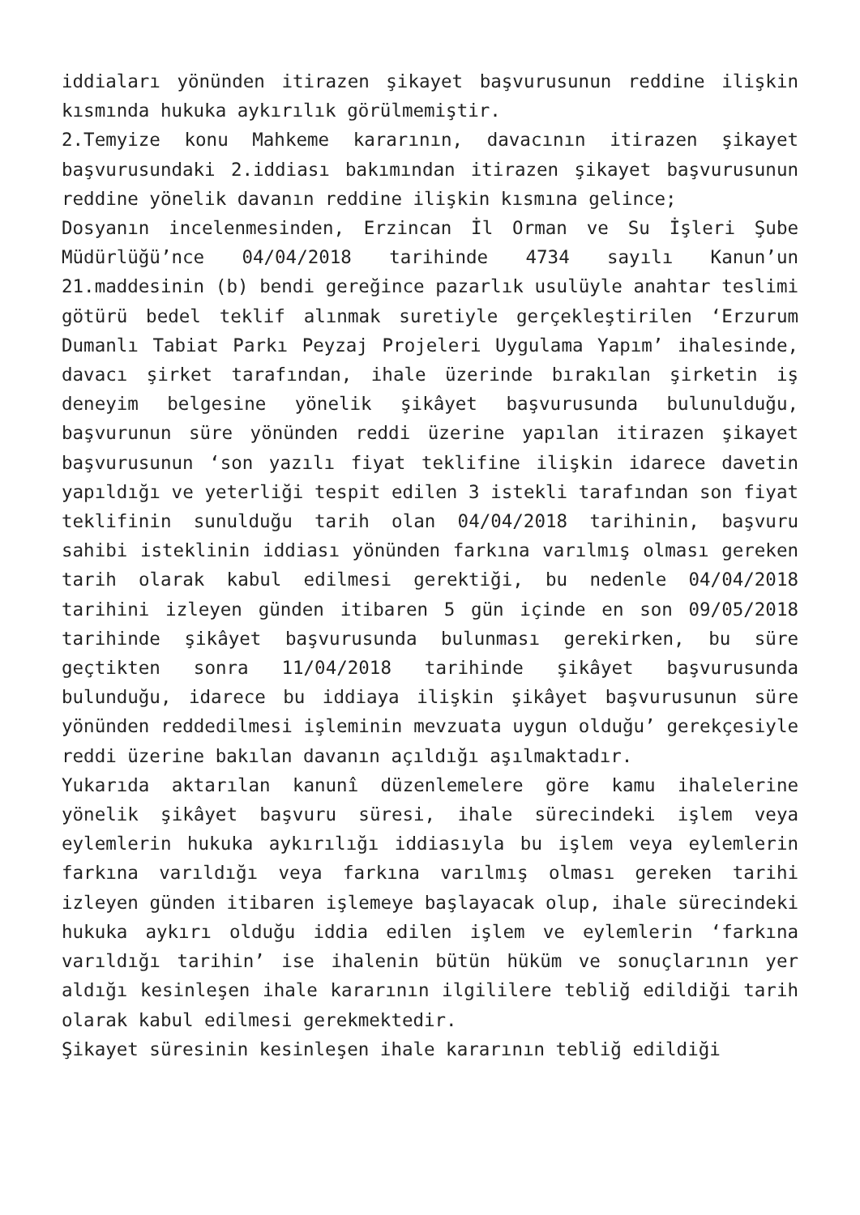iddiaları yönünden itirazen şikayet başvurusunun reddine ilişkin kısmında hukuka aykırılık görülmemiştir.
2.Temyize konu Mahkeme kararının, davacının itirazen şikayet başvurusundaki 2.iddiası bakımından itirazen şikayet başvurusunun reddine yönelik davanın reddine ilişkin kısmına gelince;
Dosyanın incelenmesinden, Erzincan İl Orman ve Su İşleri Şube Müdürlüğü’nce 04/04/2018 tarihinde 4734 sayılı Kanun’un 21.maddesinin (b) bendi gereğince pazarlık usulüyle anahtar teslimi götürü bedel teklif alınmak suretiyle gerçekleştirilen ‘Erzurum Dumanlı Tabiat Parkı Peyzaj Projeleri Uygulama Yapım’ ihalesinde, davacı şirket tarafından, ihale üzerinde bırakılan şirketin iş deneyim belgesine yönelik şikâyet başvurusunda bulunulduğu, başvurunun süre yönünden reddi üzerine yapılan itirazen şikayet başvurusunun ‘son yazılı fiyat teklifine ilişkin idarece davetin yapıldığı ve yeterliği tespit edilen 3 istekli tarafından son fiyat teklifinin sunulduğu tarih olan 04/04/2018 tarihinin, başvuru sahibi isteklinin iddiası yönünden farkına varılmış olması gereken tarih olarak kabul edilmesi gerektiği, bu nedenle 04/04/2018 tarihini izleyen günden itibaren 5 gün içinde en son 09/05/2018 tarihinde şikâyet başvurusunda bulunması gerekirken, bu süre geçtikten sonra 11/04/2018 tarihinde şikâyet başvurusunda bulunduğu, idarece bu iddiaya ilişkin şikâyet başvurusunun süre yönünden reddedilmesi işleminin mevzuata uygun olduğu’ gerekçesiyle reddi üzerine bakılan davanın açıldığı aşılmaktadır.
Yukarıda aktarılan kanunî düzenlemelere göre kamu ihalelerine yönelik şikâyet başvuru süresi, ihale sürecindeki işlem veya eylemlerin hukuka aykırılığı iddiasıyla bu işlem veya eylemlerin farkına varıldığı veya farkına varılmış olması gereken tarihi izleyen günden itibaren işlemeye başlayacak olup, ihale sürecindeki hukuka aykırı olduğu iddia edilen işlem ve eylemlerin ‘farkına varıldığı tarihin’ ise ihalenin bütün hüküm ve sonuçlarının yer aldığı kesinleşen ihale kararının ilgililere tebliğ edildiği tarih olarak kabul edilmesi gerekmektedir.
Şikayet süresinin kesinleşen ihale kararının tebliğ edildiği